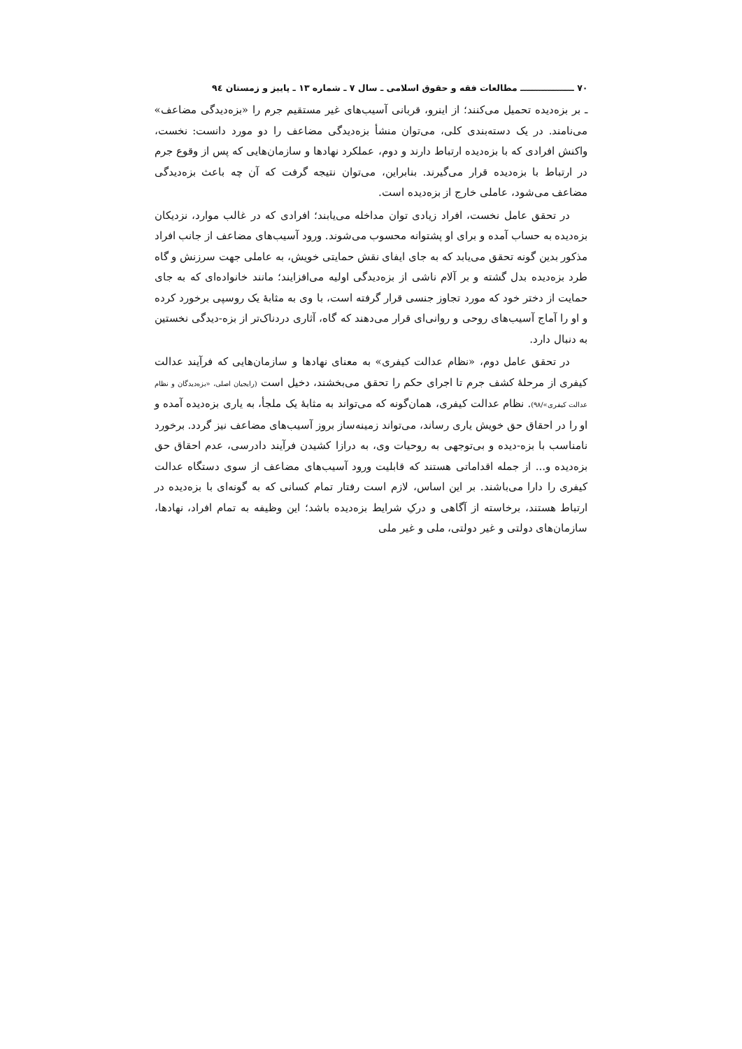۷۰ ــــــــــــــــــ مطالعات فقه و حقوق اسلامی ـ سال ۷ ـ شماره ۱۳ ـ پاییز و زمستان ۹٤
ـ بر بزه‌دیده تحمیل می‌کنند؛ از اینرو، قربانی آسیب‌های غیر مستقیم جرم را «بزه‌دیدگی مضاعف» می‌نامند. در یک دسته‌بندی کلی، می‌توان منشأ بزه‌دیدگی مضاعف را دو مورد دانست: نخست، واکنش افرادی که با بزه‌دیده ارتباط دارند و دوم، عملکرد نهادها و سازمان‌هایی که پس از وقوع جرم در ارتباط با بزه‌دیده قرار می‌گیرند. بنابراین، می‌توان نتیجه گرفت که آن چه باعث بزه‌دیدگی مضاعف می‌شود، عاملی خارج از بزه‌دیده است.
در تحقق عامل نخست، افراد زیادی توان مداخله می‌یابند؛ افرادی که در غالب موارد، نزدیکان بزه‌دیده به حساب آمده و برای او پشتوانه محسوب می‌شوند. ورود آسیب‌های مضاعف از جانب افراد مذکور بدین گونه تحقق می‌یابد که به جای ایفای نقش حمایتی خویش، به عاملی جهت سرزنش و گاه طرد بزه‌دیده بدل گشته و بر آلام ناشی از بزه‌دیدگی اولیه می‌افزایند؛ مانند خانواده‌ای که به جای حمایت از دختر خود که مورد تجاوز جنسی قرار گرفته است، با وی به مثابهٔ یک روسپی برخورد کرده و او را آماج آسیب‌های روحی و روانی‌ای قرار می‌دهند که گاه، آثاری دردناک‌تر از بزه-دیدگی نخستین به دنبال دارد.
در تحقق عامل دوم، «نظام عدالت کیفری» به معنای نهادها و سازمان‌هایی که فرآیند عدالت کیفری از مرحلهٔ کشف جرم تا اجرای حکم را تحقق می‌بخشند، دخیل است (رایجیان اصلی، «بزه‌دیدگان و نظام عدالت کیفری»/۹۸). نظام عدالت کیفری، همان‌گونه که می‌تواند به مثابهٔ یک ملجأ، به یاری بزه‌دیده آمده و او را در احقاق حق خویش یاری رساند، می‌تواند زمینه‌ساز بروز آسیب‌های مضاعف نیز گردد. برخورد نامناسب با بزه-دیده و بی‌توجهی به روحیات وی، به درازا کشیدن فرآیند دادرسی، عدم احقاق حق بزه‌دیده و... از جمله اقداماتی هستند که قابلیت ورود آسیب‌های مضاعف از سوی دستگاه عدالت کیفری را دارا می‌باشند. بر این اساس، لازم است رفتار تمام کسانی که به گونه‌ای با بزه‌دیده در ارتباط هستند، برخاسته از آگاهی و درکِ شرایط بزه‌دیده باشد؛ این وظیفه به تمام افراد، نهادها، سازمان‌های دولتی و غیر دولتی، ملی و غیر ملی